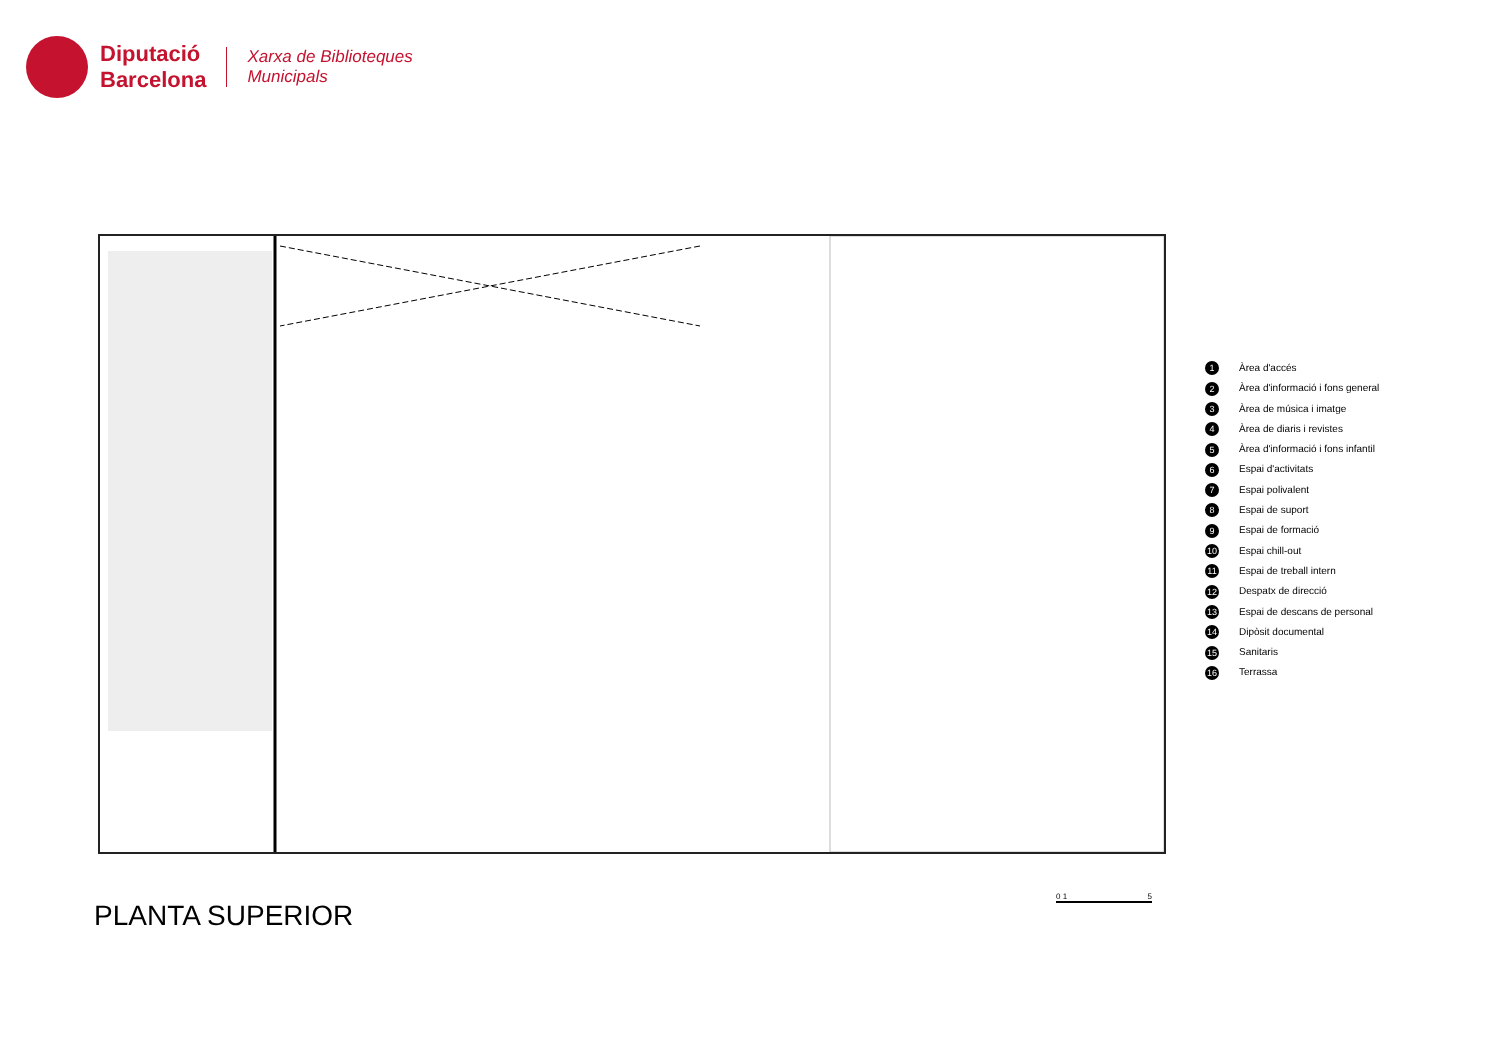Diputació
Barcelona
Xarxa de Biblioteques
Municipals
1 Àrea d'accés
2 Àrea d'informació i fons general
3 Àrea de música i imatge
4 Àrea de diaris i revistes
5 Àrea d'informació i fons infantil
6 Espai d'activitats
7 Espai polivalent
8 Espai de suport
9 Espai de formació
10 Espai chill-out
11 Espai de treball intern
12 Despatx de direcció
13 Espai de descans de personal
14 Dipòsit documental
15 Sanitaris
16 Terrassa
0 1 5
PLANTA SUPERIOR